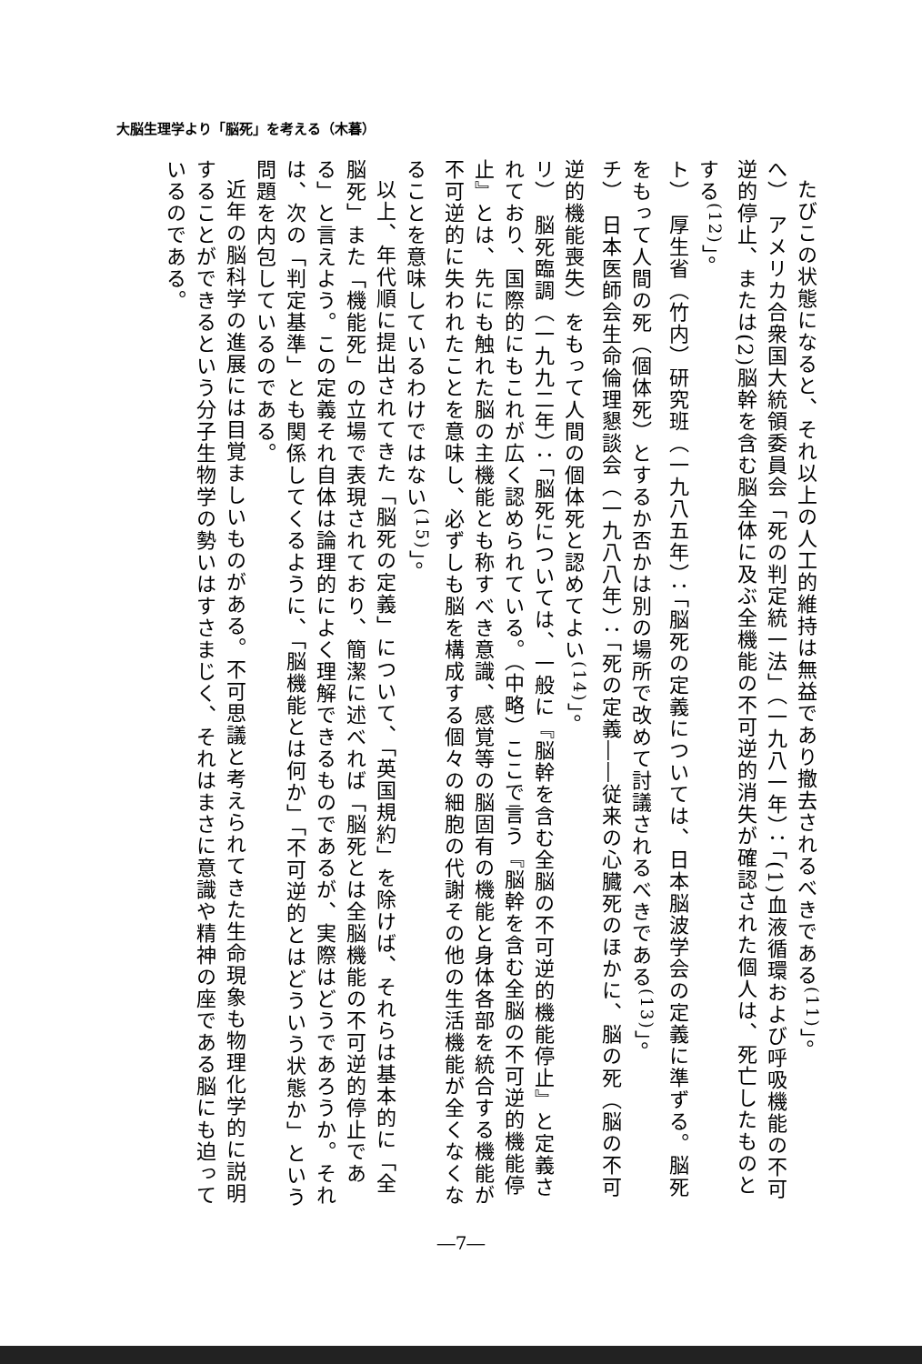大脳生理学より「脳死」を考える（木暮）
たびこの状態になると、それ以上の人工的維持は無益であり撤去されるべきである<sup>(11)</sup>」。
へ）　アメリカ合衆国大統領委員会「死の判定統一法」（一九八一年）：「(1)血液循環および呼吸機能の不可逆的停止、または(2)脳幹を含む脳全体に及ぶ全機能の不可逆的消失が確認された個人は、死亡したものとする<sup>(12)</sup>」。
ト）　厚生省（竹内）研究班（一九八五年）：「脳死の定義については、日本脳波学会の定義に準ずる。脳死をもって人間の死（個体死）とするか否かは別の場所で改めて討議されるべきである<sup>(13)</sup>」。
チ）　日本医師会生命倫理懇談会（一九八八年）：「死の定義――従来の心臓死のほかに、脳の死（脳の不可逆的機能喪失）をもって人間の個体死と認めてよい<sup>(14)</sup>」。
リ）　脳死臨調（一九九二年）：「脳死については、一般に『脳幹を含む全脳の不可逆的機能停止』と定義されており、国際的にもこれが広く認められている。（中略）ここで言う『脳幹を含む全脳の不可逆的機能停止』とは、先にも触れた脳の主機能とも称すべき意識、感覚等の脳固有の機能と身体各部を統合する機能が不可逆的に失われたことを意味し、必ずしも脳を構成する個々の細胞の代謝その他の生活機能が全くなくなることを意味しているわけではない<sup>(15)</sup>」。
以上、年代順に提出されてきた「脳死の定義」について、「英国規約」を除けば、それらは基本的に「全脳死」また「機能死」の立場で表現されており、簡潔に述べれば「脳死とは全脳機能の不可逆的停止である」と言えよう。この定義それ自体は論理的によく理解できるものであるが、実際はどうであろうか。それは、次の「判定基準」とも関係してくるように、「脳機能とは何か」「不可逆的とはどういう状態か」という問題を内包しているのである。
近年の脳科学の進展には目覚ましいものがある。不可思議と考えられてきた生命現象も物理化学的に説明することができるという分子生物学の勢いはすさまじく、それはまさに意識や精神の座である脳にも迫っているのである。
―7―